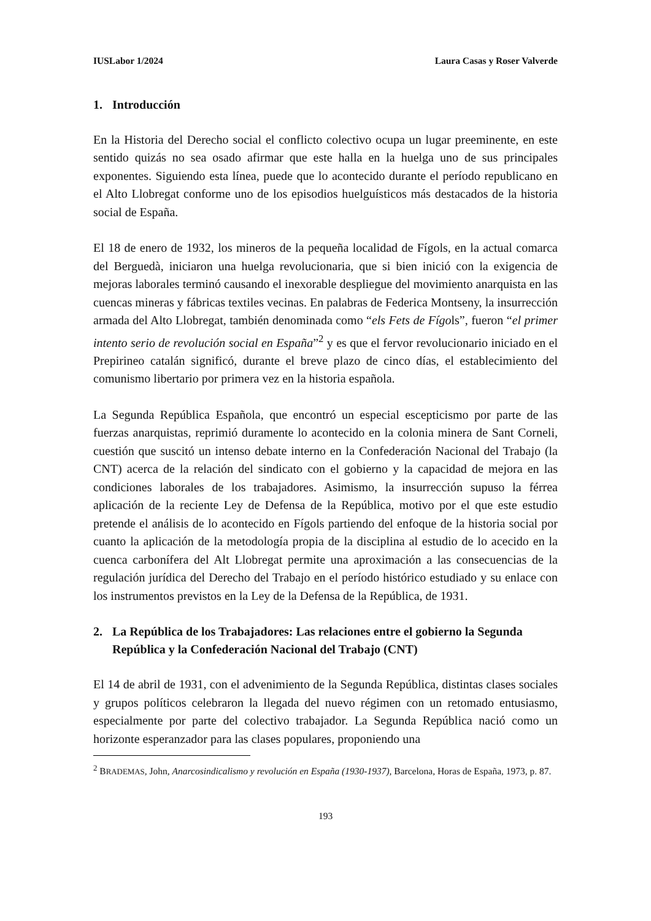IUSLabor 1/2024 Laura Casas y Roser Valverde
1. Introducción
En la Historia del Derecho social el conflicto colectivo ocupa un lugar preeminente, en este sentido quizás no sea osado afirmar que este halla en la huelga uno de sus principales exponentes. Siguiendo esta línea, puede que lo acontecido durante el período republicano en el Alto Llobregat conforme uno de los episodios huelguísticos más destacados de la historia social de España.
El 18 de enero de 1932, los mineros de la pequeña localidad de Fígols, en la actual comarca del Berguedà, iniciaron una huelga revolucionaria, que si bien inició con la exigencia de mejoras laborales terminó causando el inexorable despliegue del movimiento anarquista en las cuencas mineras y fábricas textiles vecinas. En palabras de Federica Montseny, la insurrección armada del Alto Llobregat, también denominada como “els Fets de Fígols”, fueron “el primer intento serio de revolución social en España”<sup>2</sup> y es que el fervor revolucionario iniciado en el Prepirineo catalán significó, durante el breve plazo de cinco días, el establecimiento del comunismo libertario por primera vez en la historia española.
La Segunda República Española, que encontró un especial escepticismo por parte de las fuerzas anarquistas, reprimió duramente lo acontecido en la colonia minera de Sant Corneli, cuestión que suscitó un intenso debate interno en la Confederación Nacional del Trabajo (la CNT) acerca de la relación del sindicato con el gobierno y la capacidad de mejora en las condiciones laborales de los trabajadores. Asimismo, la insurrección supuso la férrea aplicación de la reciente Ley de Defensa de la República, motivo por el que este estudio pretende el análisis de lo acontecido en Fígols partiendo del enfoque de la historia social por cuanto la aplicación de la metodología propia de la disciplina al estudio de lo acecido en la cuenca carbonífera del Alt Llobregat permite una aproximación a las consecuencias de la regulación jurídica del Derecho del Trabajo en el período histórico estudiado y su enlace con los instrumentos previstos en la Ley de la Defensa de la República, de 1931.
2. La República de los Trabajadores: Las relaciones entre el gobierno la Segunda República y la Confederación Nacional del Trabajo (CNT)
El 14 de abril de 1931, con el advenimiento de la Segunda República, distintas clases sociales y grupos políticos celebraron la llegada del nuevo régimen con un retomado entusiasmo, especialmente por parte del colectivo trabajador. La Segunda República nació como un horizonte esperanzador para las clases populares, proponiendo una
<sup>2</sup> BRADEMAS, John, Anarcosindicalismo y revolución en España (1930-1937), Barcelona, Horas de España, 1973, p. 87.
193